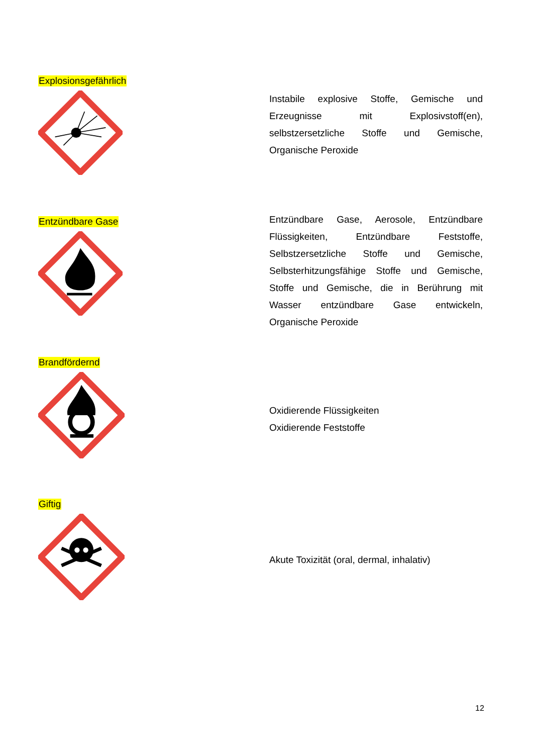Explosionsgefährlich
Instabile explosive Stoffe, Gemische und Erzeugnisse mit Explosivstoff(en), selbstzersetzliche Stoffe und Gemische, Organische Peroxide
Entzündbare Gase
Entzündbare Gase, Aerosole, Entzündbare Flüssigkeiten, Entzündbare Feststoffe, Selbstzersetzliche Stoffe und Gemische, Selbsterhitzungsfähige Stoffe und Gemische, Stoffe und Gemische, die in Berührung mit Wasser entzündbare Gase entwickeln, Organische Peroxide
Brandfördernd
Oxidierende Flüssigkeiten
Oxidierende Feststoffe
Giftig
Akute Toxizität (oral, dermal, inhalativ)
12